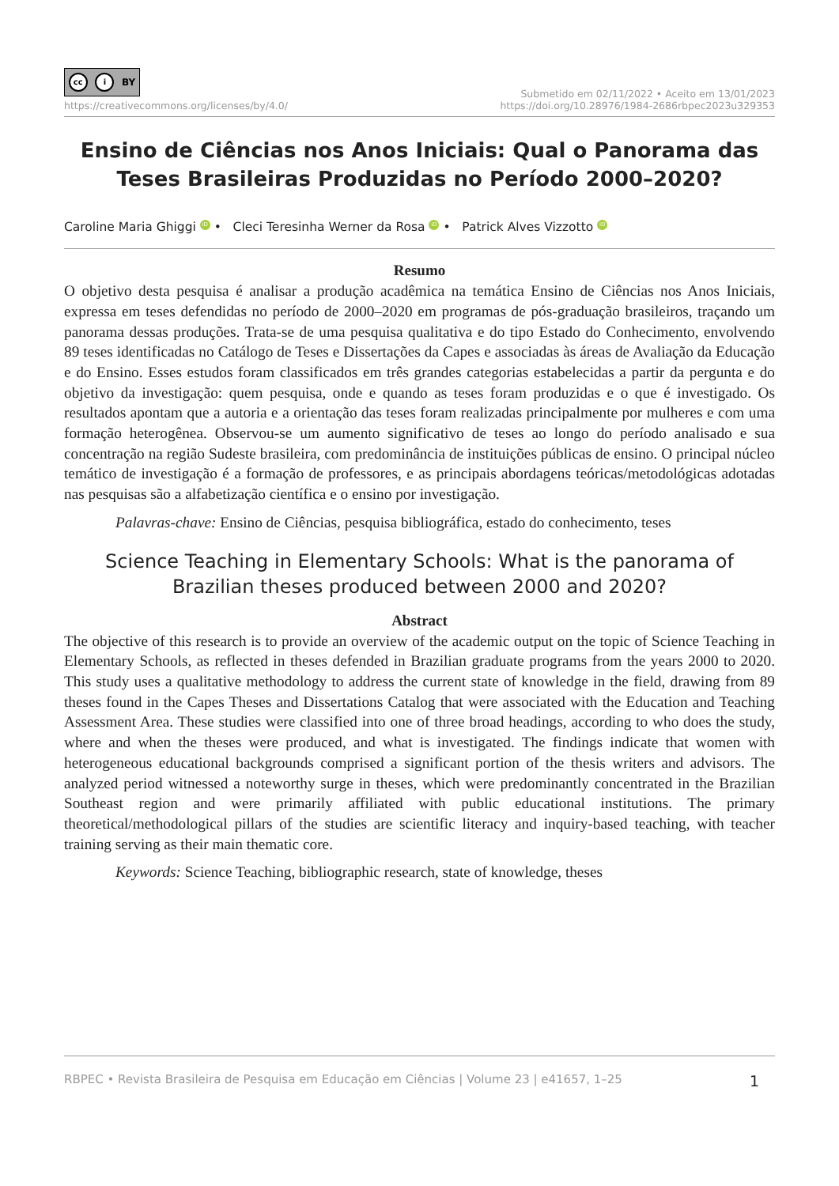cc i BY
https://creativecommons.org/licenses/by/4.0/
Submetido em 02/11/2022 • Aceito em 13/01/2023
https://doi.org/10.28976/1984-2686rbpec2023u329353
Ensino de Ciências nos Anos Iniciais: Qual o Panorama das Teses Brasileiras Produzidas no Período 2000–2020?
Caroline Maria Ghiggi iD • Cleci Teresinha Werner da Rosa iD • Patrick Alves Vizzotto iD
Resumo
O objetivo desta pesquisa é analisar a produção acadêmica na temática Ensino de Ciências nos Anos Iniciais, expressa em teses defendidas no período de 2000–2020 em programas de pós-graduação brasileiros, traçando um panorama dessas produções. Trata-se de uma pesquisa qualitativa e do tipo Estado do Conhecimento, envolvendo 89 teses identificadas no Catálogo de Teses e Dissertações da Capes e associadas às áreas de Avaliação da Educação e do Ensino. Esses estudos foram classificados em três grandes categorias estabelecidas a partir da pergunta e do objetivo da investigação: quem pesquisa, onde e quando as teses foram produzidas e o que é investigado. Os resultados apontam que a autoria e a orientação das teses foram realizadas principalmente por mulheres e com uma formação heterogênea. Observou-se um aumento significativo de teses ao longo do período analisado e sua concentração na região Sudeste brasileira, com predominância de instituições públicas de ensino. O principal núcleo temático de investigação é a formação de professores, e as principais abordagens teóricas/metodológicas adotadas nas pesquisas são a alfabetização científica e o ensino por investigação.
Palavras-chave: Ensino de Ciências, pesquisa bibliográfica, estado do conhecimento, teses
Science Teaching in Elementary Schools: What is the panorama of Brazilian theses produced between 2000 and 2020?
Abstract
The objective of this research is to provide an overview of the academic output on the topic of Science Teaching in Elementary Schools, as reflected in theses defended in Brazilian graduate programs from the years 2000 to 2020. This study uses a qualitative methodology to address the current state of knowledge in the field, drawing from 89 theses found in the Capes Theses and Dissertations Catalog that were associated with the Education and Teaching Assessment Area. These studies were classified into one of three broad headings, according to who does the study, where and when the theses were produced, and what is investigated. The findings indicate that women with heterogeneous educational backgrounds comprised a significant portion of the thesis writers and advisors. The analyzed period witnessed a noteworthy surge in theses, which were predominantly concentrated in the Brazilian Southeast region and were primarily affiliated with public educational institutions. The primary theoretical/methodological pillars of the studies are scientific literacy and inquiry-based teaching, with teacher training serving as their main thematic core.
Keywords: Science Teaching, bibliographic research, state of knowledge, theses
RBPEC • Revista Brasileira de Pesquisa em Educação em Ciências | Volume 23 | e41657, 1–25 1